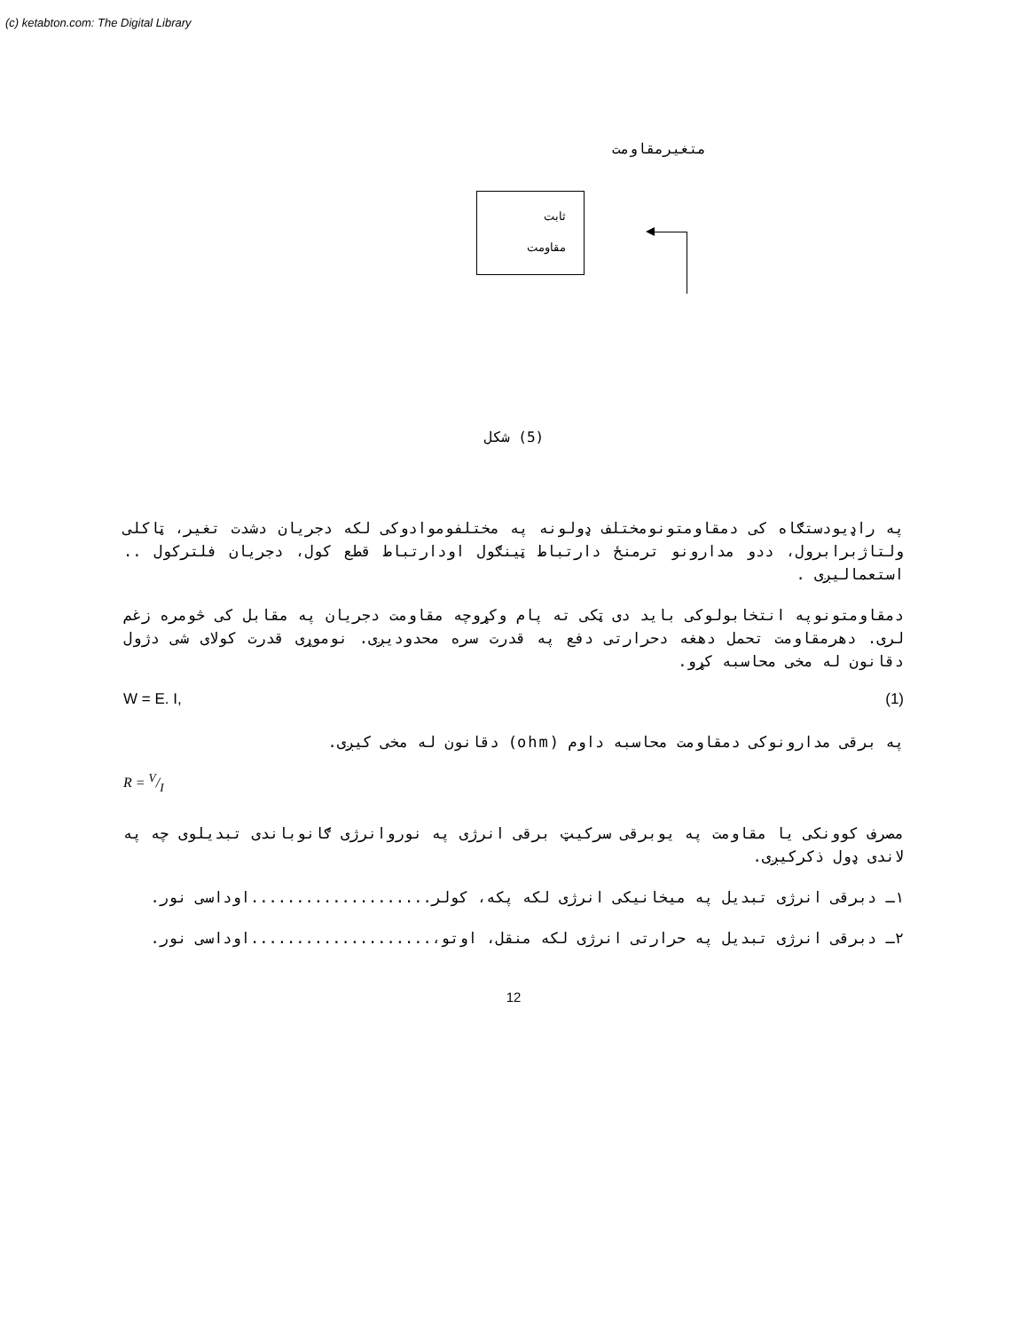(c) ketabton.com: The Digital Library
متغیرمقاومت
ثابت
مقاومت
(5) شکل
په راډیودستګاه کی دمقاومتونومختلف ډولونه په مختلفوموادوکی لکه دجریان دشدت تغیر، ټاکلی ولتاژبرابرول، ددو مدارونو ترمنځ دارتباط ټینګول اودارتباط قطع کول، دجریان فلترکول .. استعمالیږی .
دمقاومتونوپه انتخابولوکی باید دی ټکی ته پام وکړوچه مقاومت دجریان په مقابل کی څومره زغم لری. دهرمقاومت تحمل دهغه دحرارتی دفع په قدرت سره محدودیږی. نوموړی قدرت کولای شی دژول دقانون له مخی محاسبه کړو.
W = E. I, (1)
په برقی مدارونوکی دمقاومت محاسبه داوم (ohm) دقانون له مخی کیږی.
R = V/I
مصرف کوونکی یا مقاومت په یوبرقی سرکیټ برقی انرژی په نوروانرژی ګانوباندی تبدیلوی چه په لاندی ډول ذکرکیږی.
۱ـ دبرقی انرژی تبدیل په میخانیکی انرژی لکه پکه، کولر....................اوداسی نور.
۲ـ دبرقی انرژی تبدیل په حرارتی انرژی لکه منقل، اوتو،....................اوداسی نور.
12